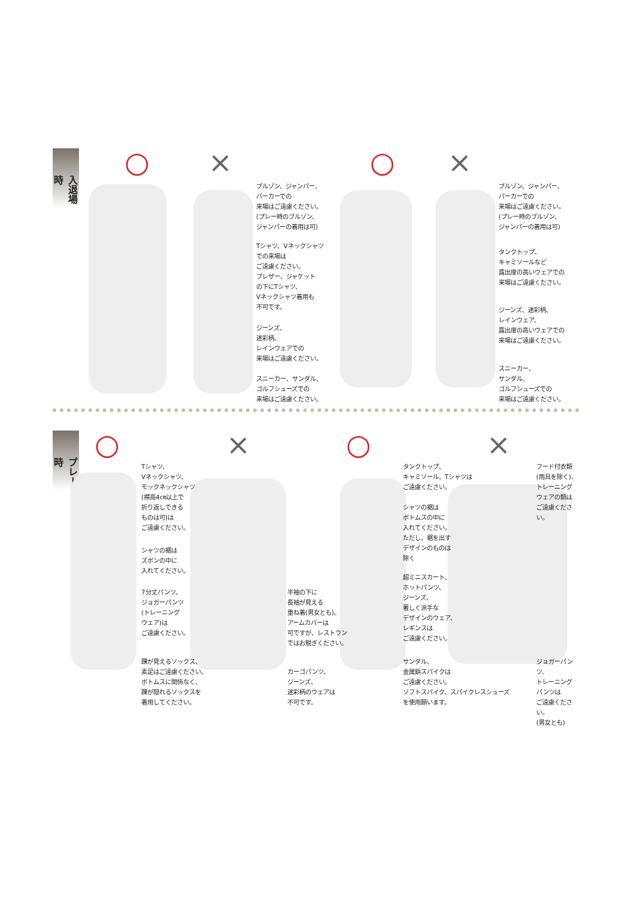入退場時
○ × ○ ×
ブルゾン、ジャンパー、
パーカーでの
来場はご遠慮ください。
(プレー時のブルゾン、
ジャンパーの着用は可)
Tシャツ、Vネックシャツ
での来場は
ご遠慮ください。
ブレザー、ジャケット
の下にTシャツ、
Vネックシャツ着用も
不可です。
ジーンズ、
迷彩柄、
レインウェアでの
来場はご遠慮ください。
スニーカー、サンダル、
ゴルフシューズでの
来場はご遠慮ください。
ブルゾン、ジャンパー、
パーカーでの
来場はご遠慮ください。
(プレー時のブルゾン、
ジャンパーの着用は可)
タンクトップ、
キャミソールなど
露出度の高いウェアでの
来場はご遠慮ください。
ジーンズ、迷彩柄、
レインウェア、
露出度の高いウェアでの
来場はご遠慮ください。
スニーカー、
サンダル、
ゴルフシューズでの
来場はご遠慮ください。
プレー時
○ × ○ ×
Tシャツ、
Vネックシャツ、
モックネックシャツ
(襟高4㎝以上で
折り返しできる
ものは可)は
ご遠慮ください。
シャツの裾は
ズボンの中に
入れてください。
7分丈パンツ、
ジョガーパンツ
(トレーニング
ウェア)は
ご遠慮ください。
踝が見えるソックス、
素足はご遠慮ください。
ボトムスに関係なく、
踝が隠れるソックスを
着用してください。
半袖の下に
長袖が見える
重ね着(男女とも)。
アームカバーは
可ですが、レストラン
ではお脱ぎください。
カーゴパンツ、
ジーンズ、
迷彩柄のウェアは
不可です。
タンクトップ、
キャミソール、Tシャツは
ご遠慮ください。
シャツの裾は
ボトムスの中に
入れてください。
ただし、裾を出す
デザインのものは
除く
超ミニスカート、
ホットパンツ、
ジーンズ、
著しく派手な
デザインのウェア、
レギンスは
ご遠慮ください。
サンダル、
金属鋲スパイクは
ご遠慮ください。
ソフトスパイク、スパイクレスシューズ
を使用願います。
フード付衣類
(雨具を除く)、
トレーニング
ウェアの類は
ご遠慮ください。
ジョガーパンツ、
トレーニング
パンツは
ご遠慮ください。
(男女とも)